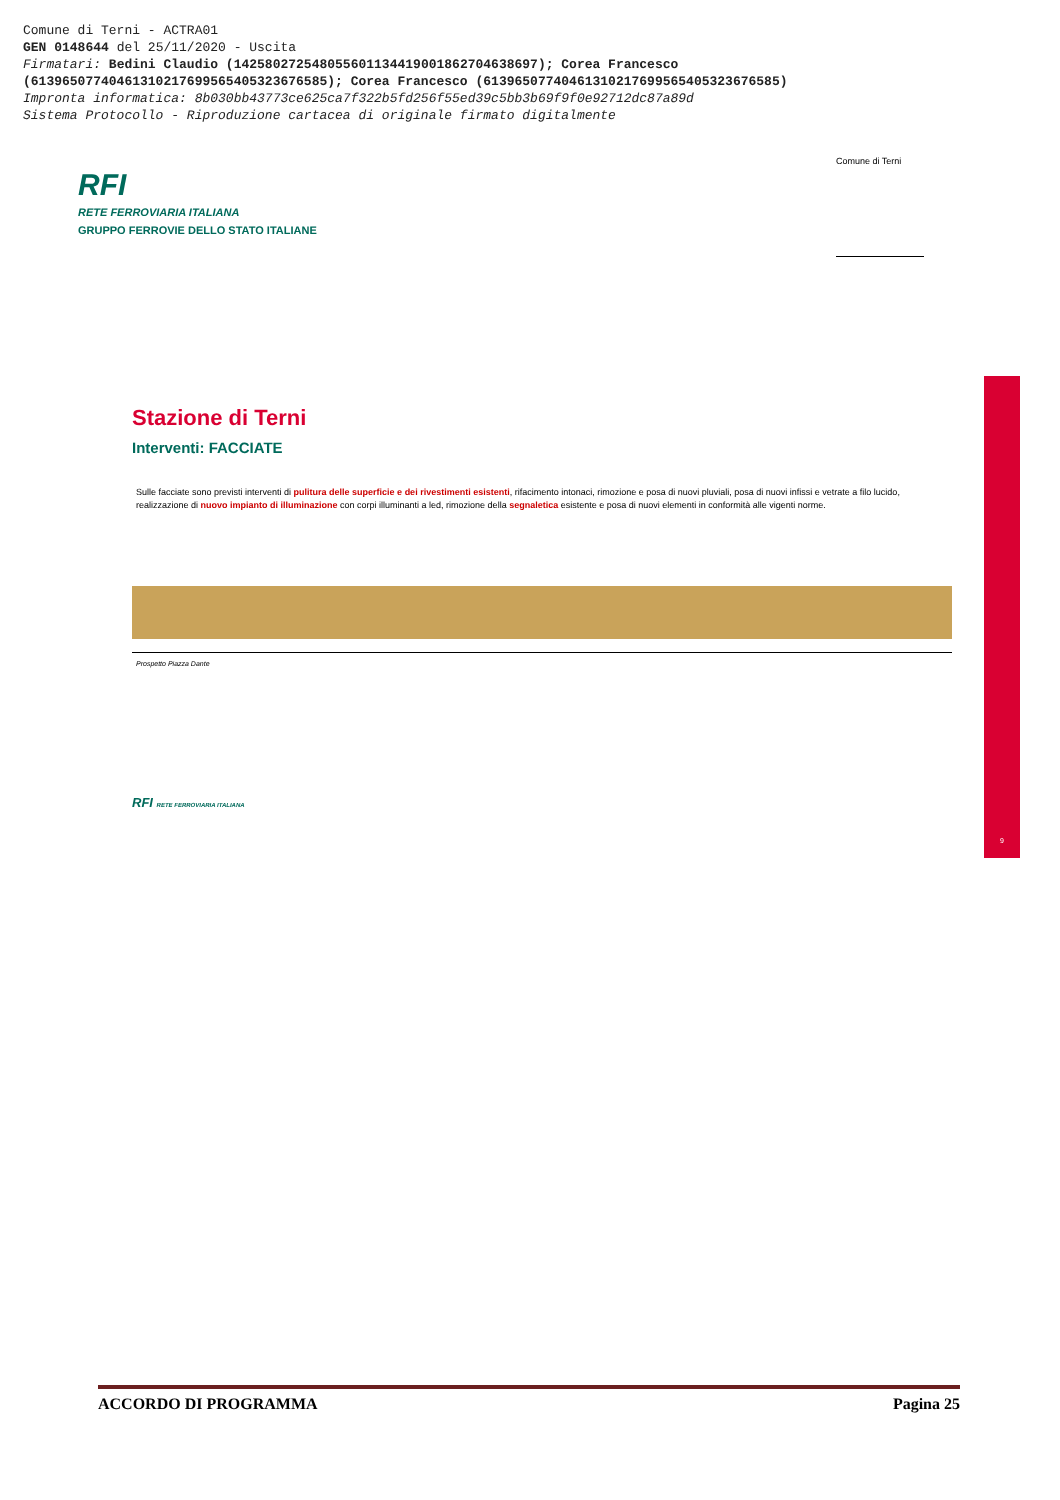Comune di Terni - ACTRA01
GEN 0148644 del 25/11/2020 - Uscita
Firmatari: Bedini Claudio (142580272548055601134419001862704638697); Corea Francesco
(61396507740461310217699565405323676585); Corea Francesco (61396507740461310217699565405323676585)
Impronta informatica: 8b030bb43773ce625ca7f322b5fd256f55ed39c5bb3b69f9f0e92712dc87a89d
Sistema Protocollo - Riproduzione cartacea di originale firmato digitalmente
RFI
RETE FERROVIARIA ITALIANA
GRUPPO FERROVIE DELLO STATO ITALIANE
Comune di Terni
9
Stazione di Terni
Interventi: FACCIATE
Sulle facciate sono previsti interventi di pulitura delle superficie e dei rivestimenti esistenti, rifacimento intonaci, rimozione e posa di nuovi pluviali, posa di nuovi infissi e vetrate a filo lucido, realizzazione di nuovo impianto di illuminazione con corpi illuminanti a led, rimozione della segnaletica esistente e posa di nuovi elementi in conformità alle vigenti norme.
Prospetto Piazza Dante
RFI RETE FERROVIARIA ITALIANA
ACCORDO DI PROGRAMMA Pagina 25